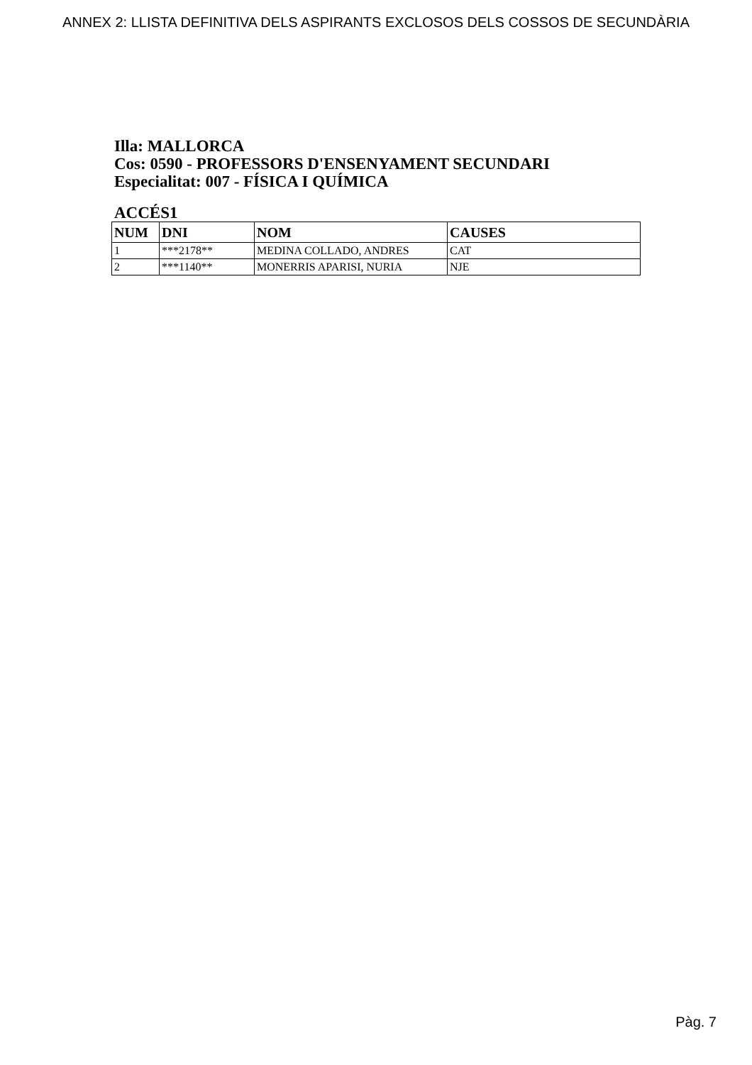ANNEX 2: LLISTA DEFINITIVA DELS ASPIRANTS EXCLOSOS DELS COSSOS DE SECUNDÀRIA
Illa: MALLORCA
Cos: 0590 - PROFESSORS D'ENSENYAMENT SECUNDARI
Especialitat: 007 - FÍSICA I QUÍMICA
ACCÉS1
| NUM | DNI | NOM | CAUSES |
| --- | --- | --- | --- |
| 1 | ***2178** | MEDINA COLLADO, ANDRES | CAT |
| 2 | ***1140** | MONERRIS APARISI, NURIA | NJE |
Pàg. 7